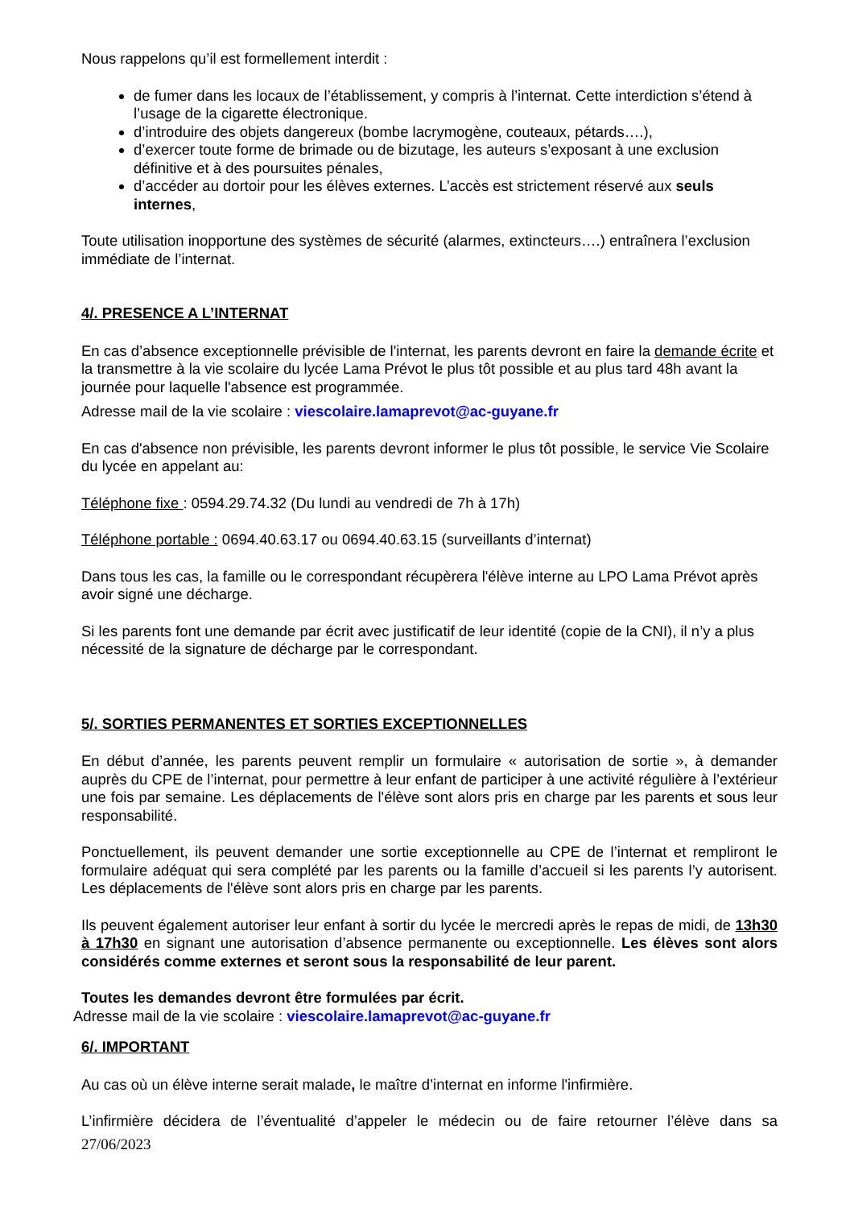Nous rappelons qu’il est formellement interdit :
de fumer dans les locaux de l’établissement, y compris à l’internat. Cette interdiction s’étend à l’usage de la cigarette électronique.
d’introduire des objets dangereux (bombe lacrymogène, couteaux, pétards….),
d’exercer toute forme de brimade ou de bizutage, les auteurs s’exposant à une exclusion définitive et à des poursuites pénales,
d’accéder au dortoir pour les élèves externes. L’accès est strictement réservé aux seuls internes,
Toute utilisation inopportune des systèmes de sécurité (alarmes, extincteurs….) entraînera l’exclusion immédiate de l’internat.
4/. PRESENCE A L’INTERNAT
En cas d’absence exceptionnelle prévisible de l'internat, les parents devront en faire la demande écrite et la transmettre à la vie scolaire du lycée Lama Prévot le plus tôt possible et au plus tard 48h avant la journée pour laquelle l'absence est programmée.
Adresse mail de la vie scolaire : viescolaire.lamaprevot@ac-guyane.fr
En cas d'absence non prévisible, les parents devront informer le plus tôt possible, le service Vie Scolaire du lycée en appelant au:
Téléphone fixe : 0594.29.74.32 (Du lundi au vendredi de 7h à 17h)
Téléphone portable : 0694.40.63.17 ou 0694.40.63.15 (surveillants d’internat)
Dans tous les cas, la famille ou le correspondant récupèrera l'élève interne au LPO Lama Prévot après avoir signé une décharge.
Si les parents font une demande par écrit avec justificatif de leur identité (copie de la CNI), il n’y a plus nécessité de la signature de décharge par le correspondant.
5/. SORTIES PERMANENTES ET SORTIES EXCEPTIONNELLES
En début d’année, les parents peuvent remplir un formulaire « autorisation de sortie », à demander auprès du CPE de l’internat, pour permettre à leur enfant de participer à une activité régulière à l’extérieur une fois par semaine. Les déplacements de l'élève sont alors pris en charge par les parents et sous leur responsabilité.
Ponctuellement, ils peuvent demander une sortie exceptionnelle au CPE de l’internat et rempliront le formulaire adéquat qui sera complété par les parents ou la famille d’accueil si les parents l’y autorisent. Les déplacements de l'élève sont alors pris en charge par les parents.
Ils peuvent également autoriser leur enfant à sortir du lycée le mercredi après le repas de midi, de 13h30 à 17h30 en signant une autorisation d’absence permanente ou exceptionnelle. Les élèves sont alors considérés comme externes et seront sous la responsabilité de leur parent.
Toutes les demandes devront être formulées par écrit.
Adresse mail de la vie scolaire : viescolaire.lamaprevot@ac-guyane.fr
6/. IMPORTANT
Au cas où un élève interne serait malade, le maître d’internat en informe l'infirmière.
L’infirmière décidera de l’éventualité d’appeler le médecin ou de faire retourner l’élève dans sa
27/06/2023